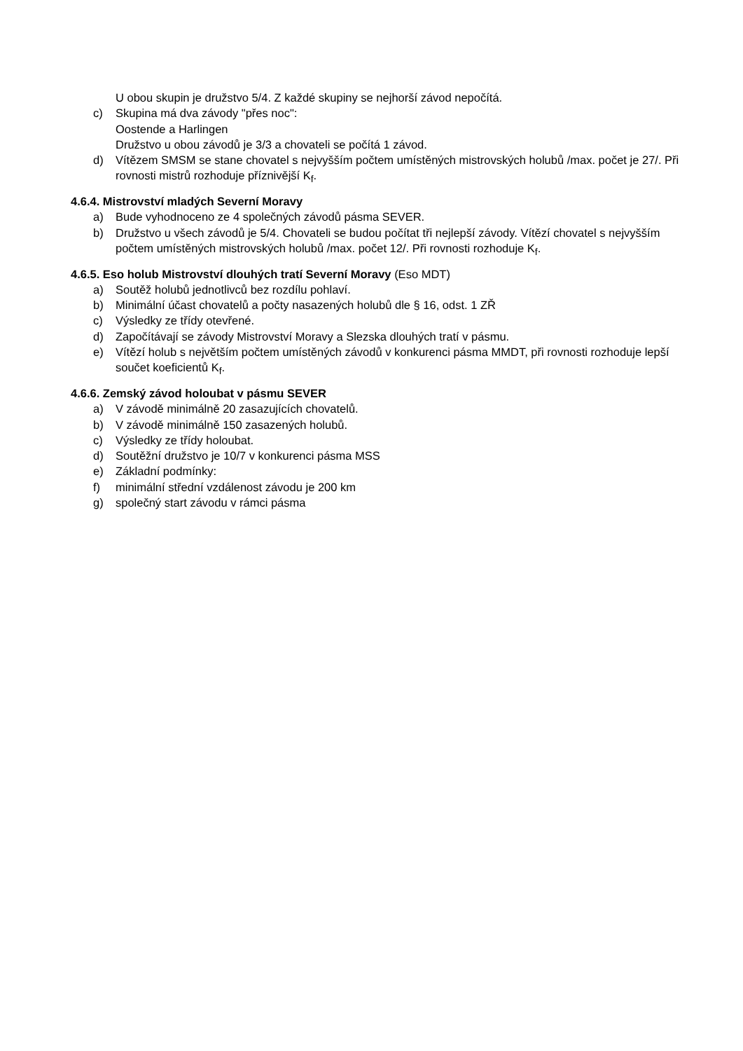U obou skupin je družstvo 5/4. Z každé skupiny se nejhorší závod nepočítá.
c) Skupina má dva závody "přes noc":
Oostende a Harlingen
Družstvo u obou závodů je 3/3 a chovateli se počítá 1 závod.
d) Vítězem SMSM se stane chovatel s nejvyšším počtem umístěných mistrovských holubů /max. počet je 27/. Při rovnosti mistrů rozhoduje příznivější K<sub>f</sub>.
4.6.4. Mistrovství mladých Severní Moravy
a) Bude vyhodnoceno ze 4 společných závodů pásma SEVER.
b) Družstvo u všech závodů je 5/4. Chovateli se budou počítat tři nejlepší závody. Vítězí chovatel s nejvyšším počtem umístěných mistrovských holubů /max. počet 12/. Při rovnosti rozhoduje K<sub>f</sub>.
4.6.5. Eso holub Mistrovství dlouhých tratí Severní Moravy (Eso MDT)
a) Soutěž holubů jednotlivců bez rozdílu pohlaví.
b) Minimální účast chovatelů a počty nasazených holubů dle § 16, odst. 1 ZŘ
c) Výsledky ze třídy otevřené.
d) Započítávají se závody Mistrovství Moravy a Slezska dlouhých tratí v pásmu.
e) Vítězí holub s největším počtem umístěných závodů v konkurenci pásma MMDT, při rovnosti rozhoduje lepší součet koeficientů K<sub>f</sub>.
4.6.6. Zemský závod holoubat v pásmu SEVER
a) V závodě minimálně 20 zasazujících chovatelů.
b) V závodě minimálně 150 zasazených holubů.
c) Výsledky ze třídy holoubat.
d) Soutěžní družstvo je 10/7 v konkurenci pásma MSS
e) Základní podmínky:
f) minimální střední vzdálenost závodu je 200 km
g) společný start závodu v rámci pásma